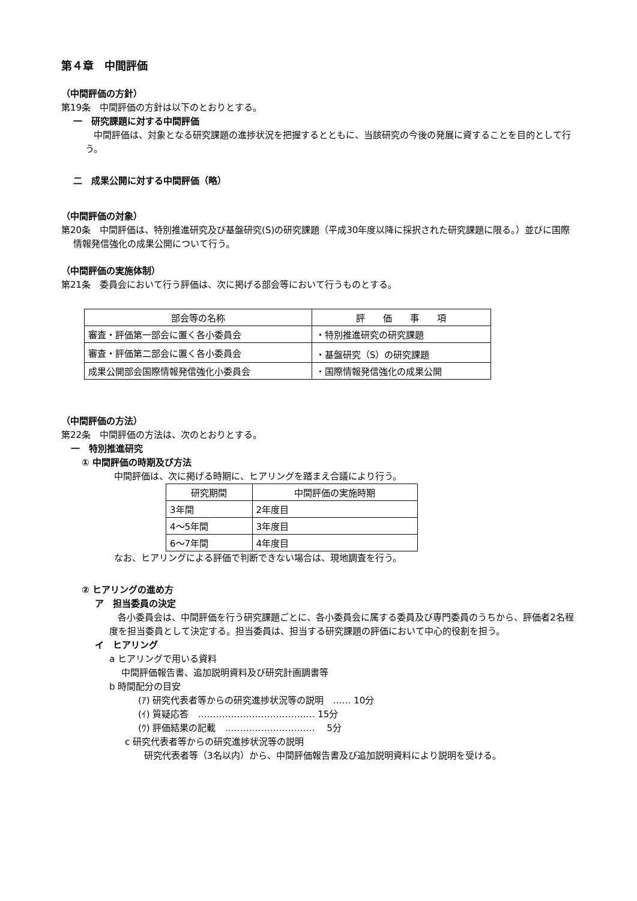第４章　中間評価
（中間評価の方針）
第19条　中間評価の方針は以下のとおりとする。
一　研究課題に対する中間評価
中間評価は、対象となる研究課題の進捗状況を把握するとともに、当該研究の今後の発展に資することを目的として行う。
二　成果公開に対する中間評価（略）
（中間評価の対象）
第20条　中間評価は、特別推進研究及び基盤研究(S)の研究課題（平成30年度以降に採択された研究課題に限る。）並びに国際情報発信強化の成果公開について行う。
（中間評価の実施体制）
第21条　委員会において行う評価は、次に掲げる部会等において行うものとする。
| 部会等の名称 | 評 価 事 項 |
| --- | --- |
| 審査・評価第一部会に置く各小委員会 | ・特別推進研究の研究課題 |
| 審査・評価第二部会に置く各小委員会 | ・基盤研究（S）の研究課題 |
| 成果公開部会国際情報発信強化小委員会 | ・国際情報発信強化の成果公開 |
（中間評価の方法）
第22条　中間評価の方法は、次のとおりとする。
一　特別推進研究
① 中間評価の時期及び方法
中間評価は、次に掲げる時期に、ヒアリングを踏まえ合議により行う。
| 研究期間 | 中間評価の実施時期 |
| --- | --- |
| 3年間 | 2年度目 |
| 4～5年間 | 3年度目 |
| 6～7年間 | 4年度目 |
なお、ヒアリングによる評価で判断できない場合は、現地調査を行う。
② ヒアリングの進め方
ア　担当委員の決定
各小委員会は、中間評価を行う研究課題ごとに、各小委員会に属する委員及び専門委員のうちから、評価者2名程度を担当委員として決定する。担当委員は、担当する研究課題の評価において中心的役割を担う。
イ　ヒアリング
a ヒアリングで用いる資料
中間評価報告書、追加説明資料及び研究計画調書等
b 時間配分の目安
(ｱ) 研究代表者等からの研究進捗状況等の説明　…… 10分
(ｲ) 質疑応答　………………………………… 15分
(ｳ) 評価結果の記載　…………………………　 5分
c 研究代表者等からの研究進捗状況等の説明
研究代表者等（3名以内）から、中間評価報告書及び追加説明資料により説明を受ける。